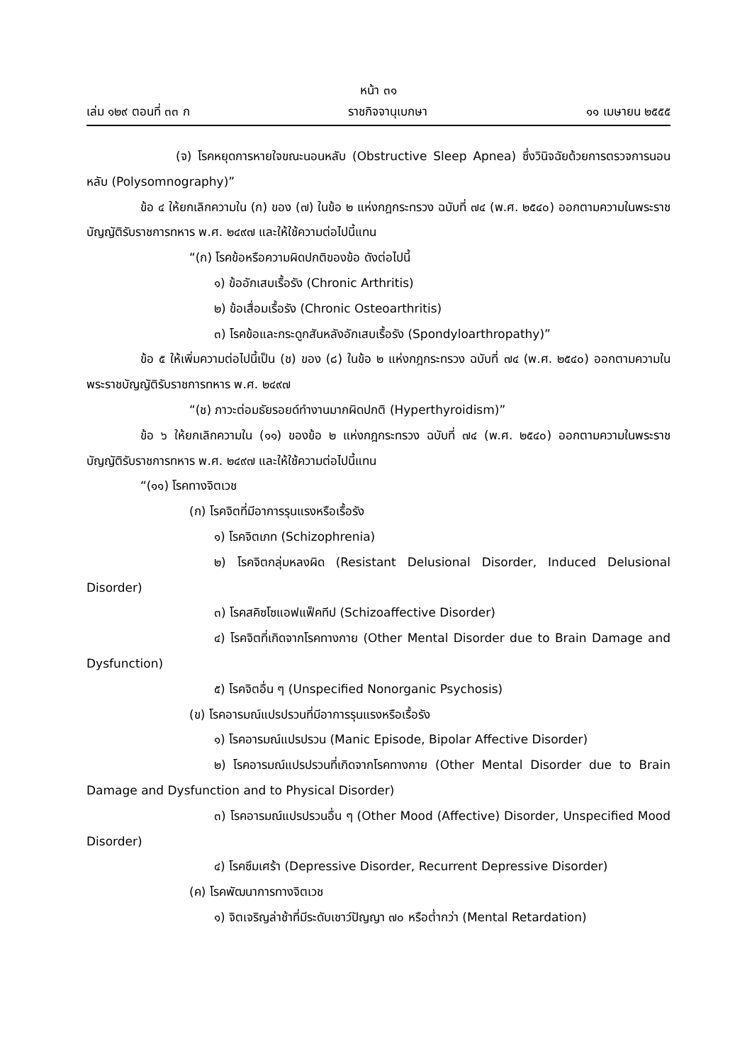หน้า ๓๑
เล่ม ๑๒๙ ตอนที่ ๓๓ ก ราชกิจจานุเบกษา ๑๑ เมษายน ๒๕๕๕
(จ) โรคหยุดการหายใจขณะนอนหลับ (Obstructive Sleep Apnea) ซึ่งวินิจฉัยด้วยการตรวจการนอนหลับ (Polysomnography)”
ข้อ ๔ ให้ยกเลิกความใน (ก) ของ (๗) ในข้อ ๒ แห่งกฎกระทรวง ฉบับที่ ๗๔ (พ.ศ. ๒๕๔๐) ออกตามความในพระราชบัญญัติรับราชการทหาร พ.ศ. ๒๔๙๗ และให้ใช้ความต่อไปนี้แทน
“(ก) โรคข้อหรือความผิดปกติของข้อ ดังต่อไปนี้
๑) ข้ออักเสบเรื้อรัง (Chronic Arthritis)
๒) ข้อเสื่อมเรื้อรัง (Chronic Osteoarthritis)
๓) โรคข้อและกระดูกสันหลังอักเสบเรื้อรัง (Spondyloarthropathy)”
ข้อ ๕ ให้เพิ่มความต่อไปนี้เป็น (ช) ของ (๘) ในข้อ ๒ แห่งกฎกระทรวง ฉบับที่ ๗๔ (พ.ศ. ๒๕๔๐) ออกตามความในพระราชบัญญัติรับราชการทหาร พ.ศ. ๒๔๙๗
“(ช) ภาวะต่อมธัยรอยด์ทำงานมากผิดปกติ (Hyperthyroidism)”
ข้อ ๖ ให้ยกเลิกความใน (๑๑) ของข้อ ๒ แห่งกฎกระทรวง ฉบับที่ ๗๔ (พ.ศ. ๒๕๔๐) ออกตามความในพระราชบัญญัติรับราชการทหาร พ.ศ. ๒๔๙๗ และให้ใช้ความต่อไปนี้แทน
“(๑๑) โรคทางจิตเวช
(ก) โรคจิตที่มีอาการรุนแรงหรือเรื้อรัง
๑) โรคจิตเภท (Schizophrenia)
๒) โรคจิตกลุ่มหลงผิด (Resistant Delusional Disorder, Induced Delusional Disorder)
๓) โรคสคิซโซแอฟแฟ็คทีป (Schizoaffective Disorder)
๔) โรคจิตที่เกิดจากโรคทางกาย (Other Mental Disorder due to Brain Damage and Dysfunction)
๕) โรคจิตอื่น ๆ (Unspecified Nonorganic Psychosis)
(ข) โรคอารมณ์แปรปรวนที่มีอาการรุนแรงหรือเรื้อรัง
๑) โรคอารมณ์แปรปรวน (Manic Episode, Bipolar Affective Disorder)
๒) โรคอารมณ์แปรปรวนที่เกิดจากโรคทางกาย (Other Mental Disorder due to Brain Damage and Dysfunction and to Physical Disorder)
๓) โรคอารมณ์แปรปรวนอื่น ๆ (Other Mood (Affective) Disorder, Unspecified Mood Disorder)
๔) โรคซึมเศร้า (Depressive Disorder, Recurrent Depressive Disorder)
(ค) โรคพัฒนาการทางจิตเวช
๑) จิตเจริญล่าช้าที่มีระดับเชาว์ปัญญา ๗๐ หรือต่ำกว่า (Mental Retardation)